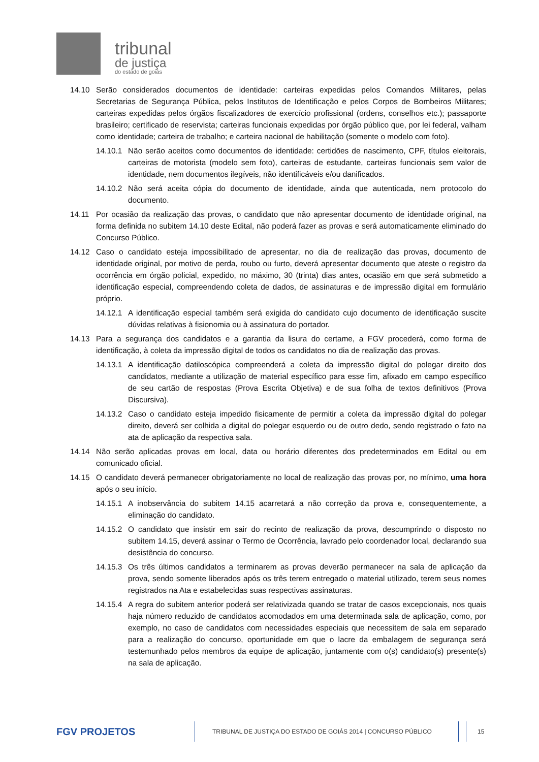tribunal
de justiça
do estado de goiás
14.10 Serão considerados documentos de identidade: carteiras expedidas pelos Comandos Militares, pelas Secretarias de Segurança Pública, pelos Institutos de Identificação e pelos Corpos de Bombeiros Militares; carteiras expedidas pelos órgãos fiscalizadores de exercício profissional (ordens, conselhos etc.); passaporte brasileiro; certificado de reservista; carteiras funcionais expedidas por órgão público que, por lei federal, valham como identidade; carteira de trabalho; e carteira nacional de habilitação (somente o modelo com foto).
14.10.1
Não serão aceitos como documentos de identidade: certidões de nascimento, CPF, títulos eleitorais, carteiras de motorista (modelo sem foto), carteiras de estudante, carteiras funcionais sem valor de identidade, nem documentos ilegíveis, não identificáveis e/ou danificados.
14.10.2
Não será aceita cópia do documento de identidade, ainda que autenticada, nem protocolo do documento.
14.11 Por ocasião da realização das provas, o candidato que não apresentar documento de identidade original, na forma definida no subitem 14.10 deste Edital, não poderá fazer as provas e será automaticamente eliminado do Concurso Público.
14.12 Caso o candidato esteja impossibilitado de apresentar, no dia de realização das provas, documento de identidade original, por motivo de perda, roubo ou furto, deverá apresentar documento que ateste o registro da ocorrência em órgão policial, expedido, no máximo, 30 (trinta) dias antes, ocasião em que será submetido a identificação especial, compreendendo coleta de dados, de assinaturas e de impressão digital em formulário próprio.
14.12.1
A identificação especial também será exigida do candidato cujo documento de identificação suscite dúvidas relativas à fisionomia ou à assinatura do portador.
14.13 Para a segurança dos candidatos e a garantia da lisura do certame, a FGV procederá, como forma de identificação, à coleta da impressão digital de todos os candidatos no dia de realização das provas.
14.13.1
A identificação datiloscópica compreenderá a coleta da impressão digital do polegar direito dos candidatos, mediante a utilização de material específico para esse fim, afixado em campo específico de seu cartão de respostas (Prova Escrita Objetiva) e de sua folha de textos definitivos (Prova Discursiva).
14.13.2
Caso o candidato esteja impedido fisicamente de permitir a coleta da impressão digital do polegar direito, deverá ser colhida a digital do polegar esquerdo ou de outro dedo, sendo registrado o fato na ata de aplicação da respectiva sala.
14.14 Não serão aplicadas provas em local, data ou horário diferentes dos predeterminados em Edital ou em comunicado oficial.
14.15 O candidato deverá permanecer obrigatoriamente no local de realização das provas por, no mínimo, uma hora após o seu início.
14.15.1
A inobservância do subitem 14.15 acarretará a não correção da prova e, consequentemente, a eliminação do candidato.
14.15.2
O candidato que insistir em sair do recinto de realização da prova, descumprindo o disposto no subitem 14.15, deverá assinar o Termo de Ocorrência, lavrado pelo coordenador local, declarando sua desistência do concurso.
14.15.3
Os três últimos candidatos a terminarem as provas deverão permanecer na sala de aplicação da prova, sendo somente liberados após os três terem entregado o material utilizado, terem seus nomes registrados na Ata e estabelecidas suas respectivas assinaturas.
14.15.4
A regra do subitem anterior poderá ser relativizada quando se tratar de casos excepcionais, nos quais haja número reduzido de candidatos acomodados em uma determinada sala de aplicação, como, por exemplo, no caso de candidatos com necessidades especiais que necessitem de sala em separado para a realização do concurso, oportunidade em que o lacre da embalagem de segurança será testemunhado pelos membros da equipe de aplicação, juntamente com o(s) candidato(s) presente(s) na sala de aplicação.
FGV PROJETOS
TRIBUNAL DE JUSTIÇA DO ESTADO DE GOIÁS 2014 | CONCURSO PÚBLICO 15